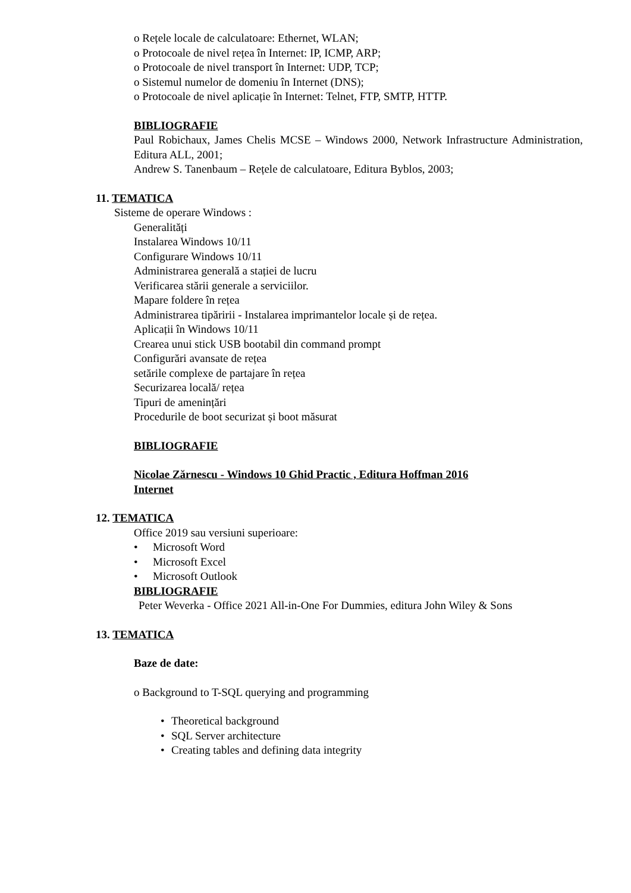o Rețele locale de calculatoare: Ethernet, WLAN;
o Protocoale de nivel rețea în Internet: IP, ICMP, ARP;
o Protocoale de nivel transport în Internet: UDP, TCP;
o Sistemul numelor de domeniu în Internet (DNS);
o Protocoale de nivel aplicație în Internet: Telnet, FTP, SMTP, HTTP.
BIBLIOGRAFIE
Paul Robichaux, James Chelis MCSE – Windows 2000, Network Infrastructure Administration, Editura ALL, 2001;
Andrew S. Tanenbaum – Rețele de calculatoare, Editura Byblos, 2003;
11. TEMATICA
Sisteme de operare Windows :
Generalități
Instalarea Windows 10/11
Configurare Windows 10/11
Administrarea generală a stației de lucru
Verificarea stării generale a serviciilor.
Mapare foldere în rețea
Administrarea tipăririi - Instalarea imprimantelor locale și de rețea.
Aplicații în Windows 10/11
Crearea unui stick USB bootabil din command prompt
Configurări avansate de rețea
setările complexe de partajare în rețea
Securizarea locală/ rețea
Tipuri de amenințări
Procedurile de boot securizat și boot măsurat
BIBLIOGRAFIE
Nicolae Zărnescu - Windows 10 Ghid Practic , Editura Hoffman 2016
Internet
12. TEMATICA
Office 2019 sau versiuni superioare:
• Microsoft Word
• Microsoft Excel
• Microsoft Outlook
BIBLIOGRAFIE
Peter Weverka - Office 2021 All-in-One For Dummies, editura John Wiley & Sons
13. TEMATICA
Baze de date:
o Background to T-SQL querying and programming
•Theoretical background
•SQL Server architecture
•Creating tables and defining data integrity